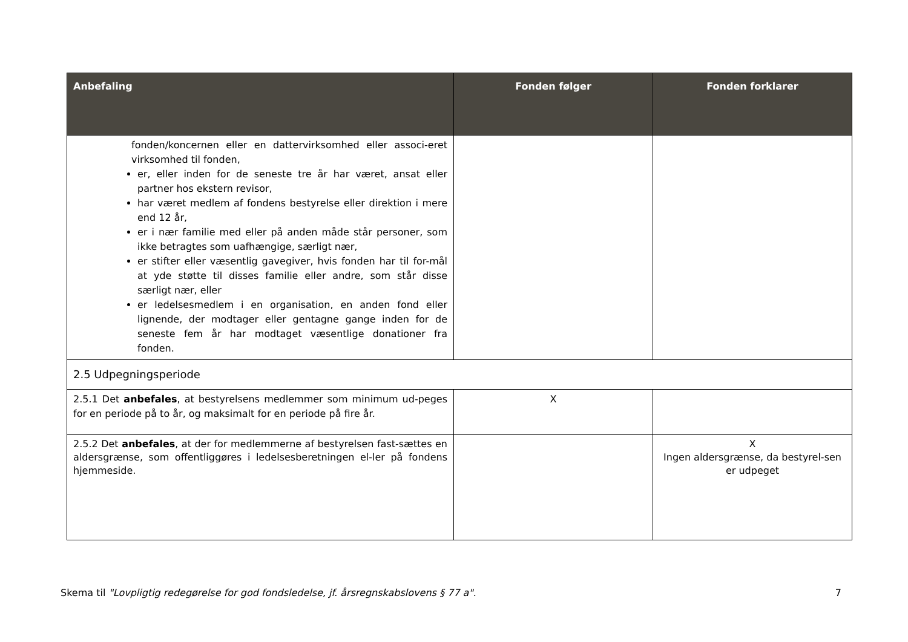| Anbefaling | Fonden følger | Fonden forklarer |
| --- | --- | --- |
| fonden/koncernen eller en dattervirksomhed eller associ-eret virksomhed til fonden, er, eller inden for de seneste tre år har været, ansat eller partner hos ekstern revisor, har været medlem af fondens bestyrelse eller direktion i mere end 12 år, er i nær familie med eller på anden måde står personer, som ikke betragtes som uafhængige, særligt nær, er stifter eller væsentlig gavegiver, hvis fonden har til for-mål at yde støtte til disses familie eller andre, som står disse særligt nær, eller er ledelsesmedlem i en organisation, en anden fond eller lignende, der modtager eller gentagne gange inden for de seneste fem år har modtaget væsentlige donationer fra fonden. | | |
| 2.5 Udpegningsperiode | | |
| 2.5.1 Det anbefales , at bestyrelsens medlemmer som minimum ud-peges for en periode på to år, og maksimalt for en periode på fire år. | X | |
| 2.5.2 Det anbefales , at der for medlemmerne af bestyrelsen fast-sættes en aldersgrænse, som offentliggøres i ledelsesberetningen el-ler på fondens hjemmeside. | | X Ingen aldersgrænse, da bestyrel-sen er udpeget |
Skema til "Lovpligtig redegørelse for god fondsledelse, jf. årsregnskabslovens § 77 a". 7